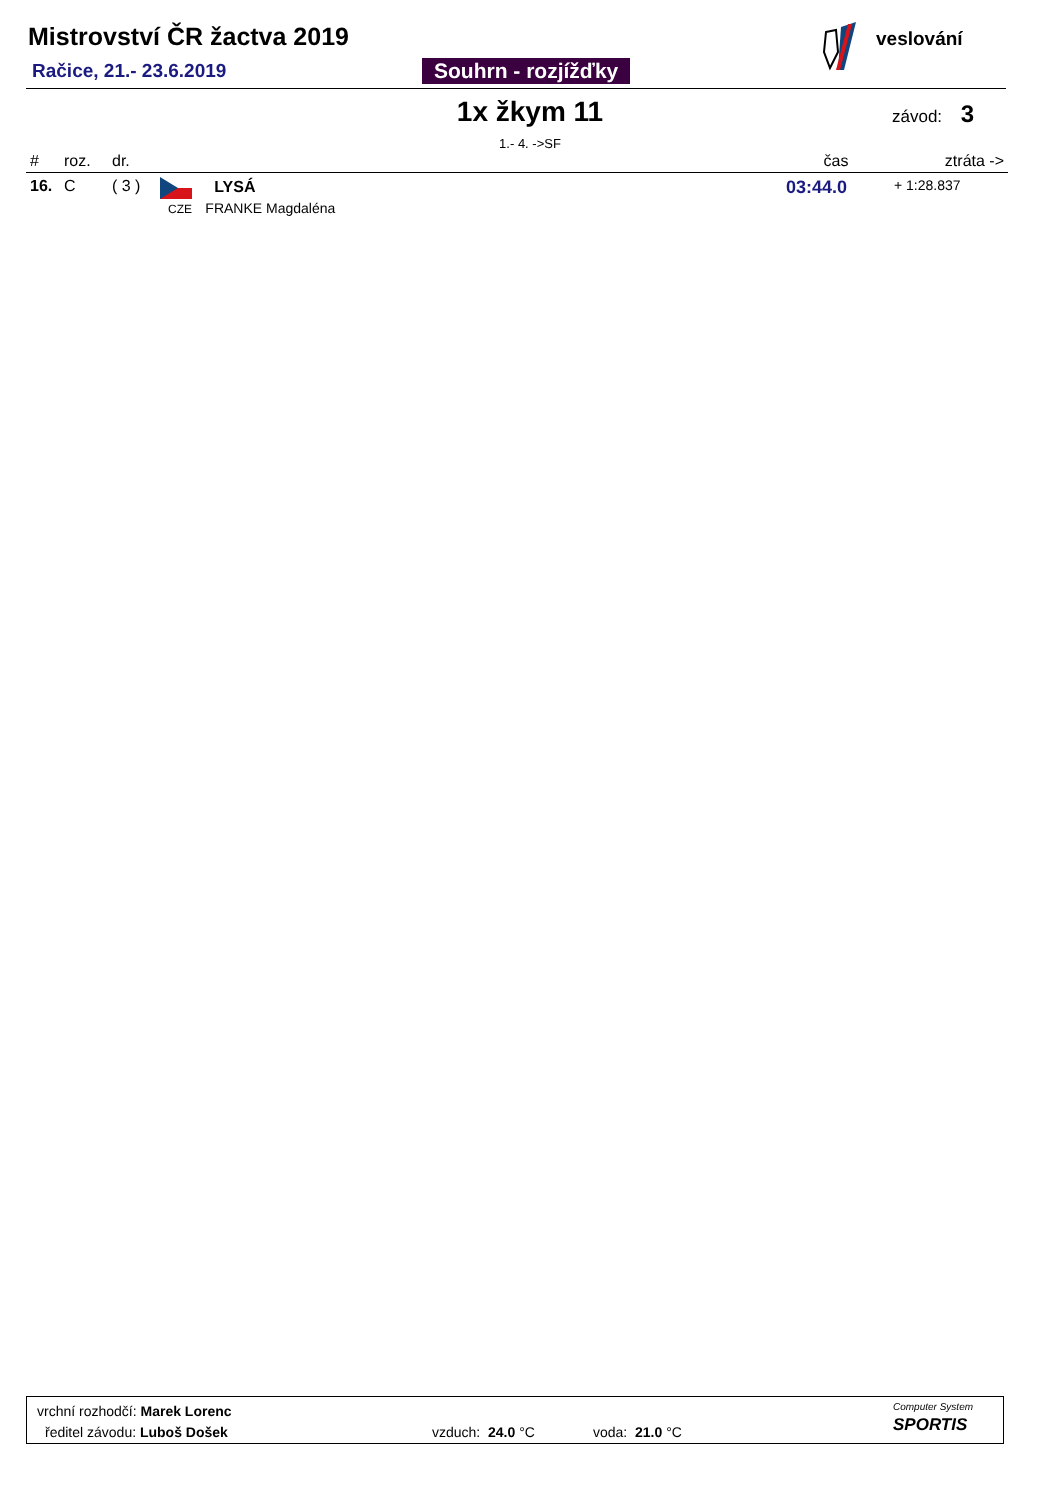Mistrovství ČR žactva 2019
Račice, 21.- 23.6.2019 Souhrn - rozjížďky
veslování
1x žkym 11 závod: 3
1.- 4. ->SF
| # | roz. | dr. | | čas | ztráta -> |
| --- | --- | --- | --- | --- | --- |
| 16. | C | ( 3 ) | LYSÁ CZE FRANKE Magdaléna | 03:44.0 | + 1:28.837 |
vrchní rozhodčí: Marek Lorenc
ředitel závodu: Luboš Došek vzduch: 24.0 °C voda: 21.0 °C
Computer System
SPORTIS